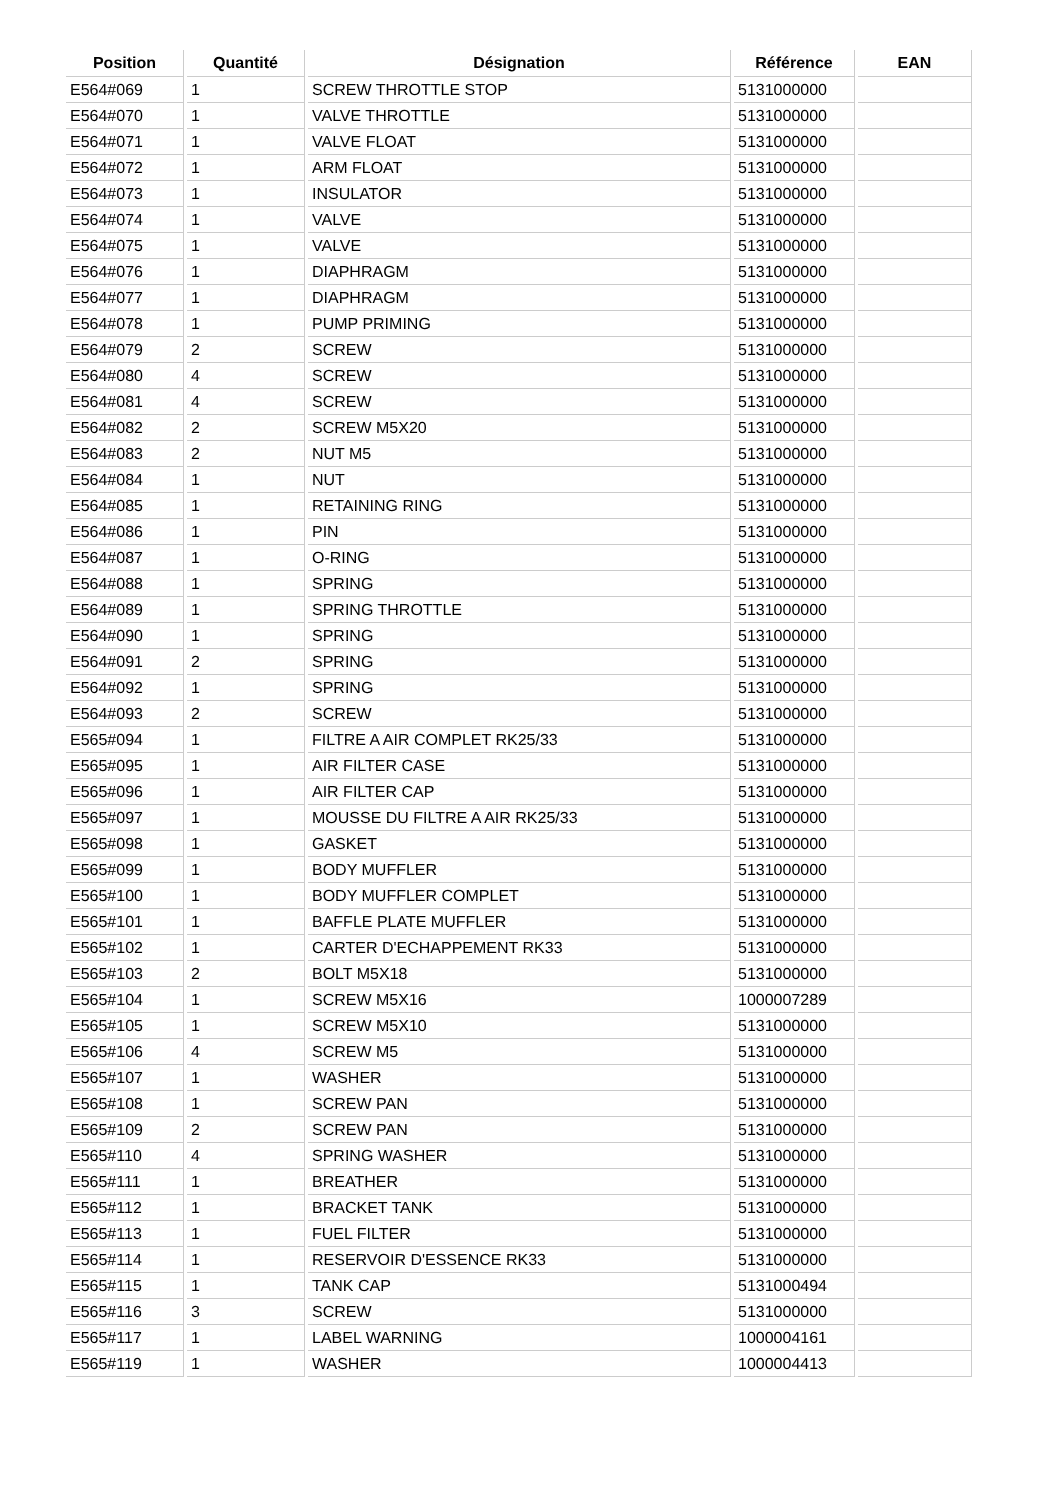| Position | Quantité | Désignation | Référence | EAN |
| --- | --- | --- | --- | --- |
| E564#069 | 1 | SCREW THROTTLE STOP | 5131000000 | |
| E564#070 | 1 | VALVE THROTTLE | 5131000000 | |
| E564#071 | 1 | VALVE FLOAT | 5131000000 | |
| E564#072 | 1 | ARM FLOAT | 5131000000 | |
| E564#073 | 1 | INSULATOR | 5131000000 | |
| E564#074 | 1 | VALVE | 5131000000 | |
| E564#075 | 1 | VALVE | 5131000000 | |
| E564#076 | 1 | DIAPHRAGM | 5131000000 | |
| E564#077 | 1 | DIAPHRAGM | 5131000000 | |
| E564#078 | 1 | PUMP PRIMING | 5131000000 | |
| E564#079 | 2 | SCREW | 5131000000 | |
| E564#080 | 4 | SCREW | 5131000000 | |
| E564#081 | 4 | SCREW | 5131000000 | |
| E564#082 | 2 | SCREW M5X20 | 5131000000 | |
| E564#083 | 2 | NUT M5 | 5131000000 | |
| E564#084 | 1 | NUT | 5131000000 | |
| E564#085 | 1 | RETAINING RING | 5131000000 | |
| E564#086 | 1 | PIN | 5131000000 | |
| E564#087 | 1 | O-RING | 5131000000 | |
| E564#088 | 1 | SPRING | 5131000000 | |
| E564#089 | 1 | SPRING THROTTLE | 5131000000 | |
| E564#090 | 1 | SPRING | 5131000000 | |
| E564#091 | 2 | SPRING | 5131000000 | |
| E564#092 | 1 | SPRING | 5131000000 | |
| E564#093 | 2 | SCREW | 5131000000 | |
| E565#094 | 1 | FILTRE A AIR COMPLET RK25/33 | 5131000000 | |
| E565#095 | 1 | AIR FILTER CASE | 5131000000 | |
| E565#096 | 1 | AIR FILTER CAP | 5131000000 | |
| E565#097 | 1 | MOUSSE DU FILTRE A AIR RK25/33 | 5131000000 | |
| E565#098 | 1 | GASKET | 5131000000 | |
| E565#099 | 1 | BODY MUFFLER | 5131000000 | |
| E565#100 | 1 | BODY MUFFLER COMPLET | 5131000000 | |
| E565#101 | 1 | BAFFLE PLATE MUFFLER | 5131000000 | |
| E565#102 | 1 | CARTER D'ECHAPPEMENT RK33 | 5131000000 | |
| E565#103 | 2 | BOLT M5X18 | 5131000000 | |
| E565#104 | 1 | SCREW M5X16 | 1000007289 | |
| E565#105 | 1 | SCREW M5X10 | 5131000000 | |
| E565#106 | 4 | SCREW M5 | 5131000000 | |
| E565#107 | 1 | WASHER | 5131000000 | |
| E565#108 | 1 | SCREW PAN | 5131000000 | |
| E565#109 | 2 | SCREW PAN | 5131000000 | |
| E565#110 | 4 | SPRING WASHER | 5131000000 | |
| E565#111 | 1 | BREATHER | 5131000000 | |
| E565#112 | 1 | BRACKET TANK | 5131000000 | |
| E565#113 | 1 | FUEL FILTER | 5131000000 | |
| E565#114 | 1 | RESERVOIR D'ESSENCE RK33 | 5131000000 | |
| E565#115 | 1 | TANK CAP | 5131000494 | |
| E565#116 | 3 | SCREW | 5131000000 | |
| E565#117 | 1 | LABEL WARNING | 1000004161 | |
| E565#119 | 1 | WASHER | 1000004413 | |